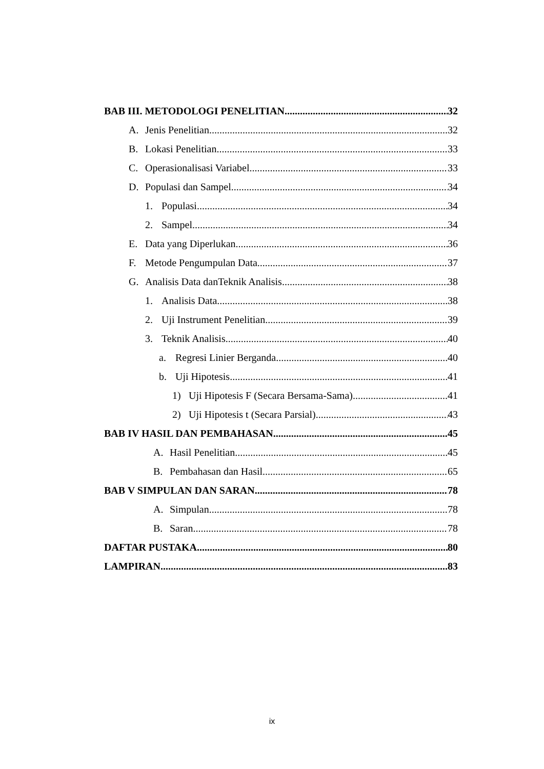BAB III. METODOLOGI PENELITIAN 32
A. Jenis Penelitian 32
B. Lokasi Penelitian 33
C. Operasionalisasi Variabel 33
D. Populasi dan Sampel 34
1. Populasi 34
2. Sampel 34
E. Data yang Diperlukan 36
F. Metode Pengumpulan Data 37
G. Analisis Data danTeknik Analisis 38
1. Analisis Data 38
2. Uji Instrument Penelitian 39
3. Teknik Analisis 40
a. Regresi Linier Berganda 40
b. Uji Hipotesis 41
1) Uji Hipotesis F (Secara Bersama-Sama) 41
2) Uji Hipotesis t (Secara Parsial) 43
BAB IV HASIL DAN PEMBAHASAN 45
A. Hasil Penelitian 45
B. Pembahasan dan Hasil 65
BAB V SIMPULAN DAN SARAN 78
A. Simpulan 78
B. Saran 78
DAFTAR PUSTAKA 80
LAMPIRAN 83
ix